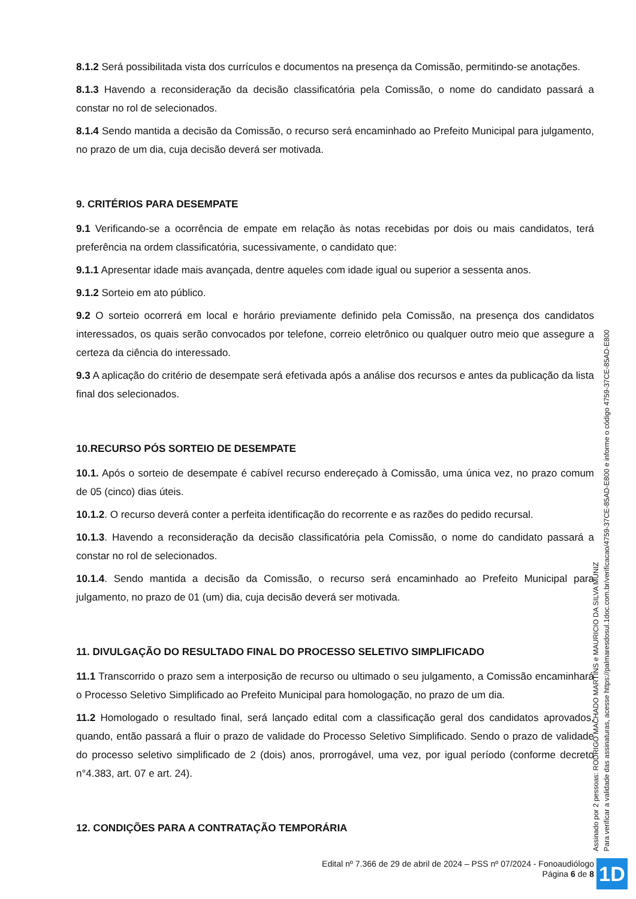8.1.2 Será possibilitada vista dos currículos e documentos na presença da Comissão, permitindo-se anotações.
8.1.3 Havendo a reconsideração da decisão classificatória pela Comissão, o nome do candidato passará a constar no rol de selecionados.
8.1.4 Sendo mantida a decisão da Comissão, o recurso será encaminhado ao Prefeito Municipal para julgamento, no prazo de um dia, cuja decisão deverá ser motivada.
9. CRITÉRIOS PARA DESEMPATE
9.1 Verificando-se a ocorrência de empate em relação às notas recebidas por dois ou mais candidatos, terá preferência na ordem classificatória, sucessivamente, o candidato que:
9.1.1 Apresentar idade mais avançada, dentre aqueles com idade igual ou superior a sessenta anos.
9.1.2 Sorteio em ato público.
9.2 O sorteio ocorrerá em local e horário previamente definido pela Comissão, na presença dos candidatos interessados, os quais serão convocados por telefone, correio eletrônico ou qualquer outro meio que assegure a certeza da ciência do interessado.
9.3 A aplicação do critério de desempate será efetivada após a análise dos recursos e antes da publicação da lista final dos selecionados.
10.RECURSO PÓS SORTEIO DE DESEMPATE
10.1. Após o sorteio de desempate é cabível recurso endereçado à Comissão, uma única vez, no prazo comum de 05 (cinco) dias úteis.
10.1.2. O recurso deverá conter a perfeita identificação do recorrente e as razões do pedido recursal.
10.1.3. Havendo a reconsideração da decisão classificatória pela Comissão, o nome do candidato passará a constar no rol de selecionados.
10.1.4. Sendo mantida a decisão da Comissão, o recurso será encaminhado ao Prefeito Municipal para julgamento, no prazo de 01 (um) dia, cuja decisão deverá ser motivada.
11. DIVULGAÇÃO DO RESULTADO FINAL DO PROCESSO SELETIVO SIMPLIFICADO
11.1 Transcorrido o prazo sem a interposição de recurso ou ultimado o seu julgamento, a Comissão encaminhará o Processo Seletivo Simplificado ao Prefeito Municipal para homologação, no prazo de um dia.
11.2 Homologado o resultado final, será lançado edital com a classificação geral dos candidatos aprovados, quando, então passará a fluir o prazo de validade do Processo Seletivo Simplificado. Sendo o prazo de validade do processo seletivo simplificado de 2 (dois) anos, prorrogável, uma vez, por igual período (conforme decreto n°4.383, art. 07 e art. 24).
12. CONDIÇÕES PARA A CONTRATAÇÃO TEMPORÁRIA
Assinado por 2 pessoas: RODRIGO MACHADO MARTINS e MAURICIO DA SILVA MUNIZ
Para verificar a validade das assinaturas, acesse https://palmaresdosul.1doc.com.br/verificacao/4759-37CE-85AD-E800 e informe o código 4759-37CE-85AD-E800
Edital nº 7.366 de 29 de abril de 2024 – PSS nº 07/2024 - Fonoaudiólogo
Página 6 de 8
1D